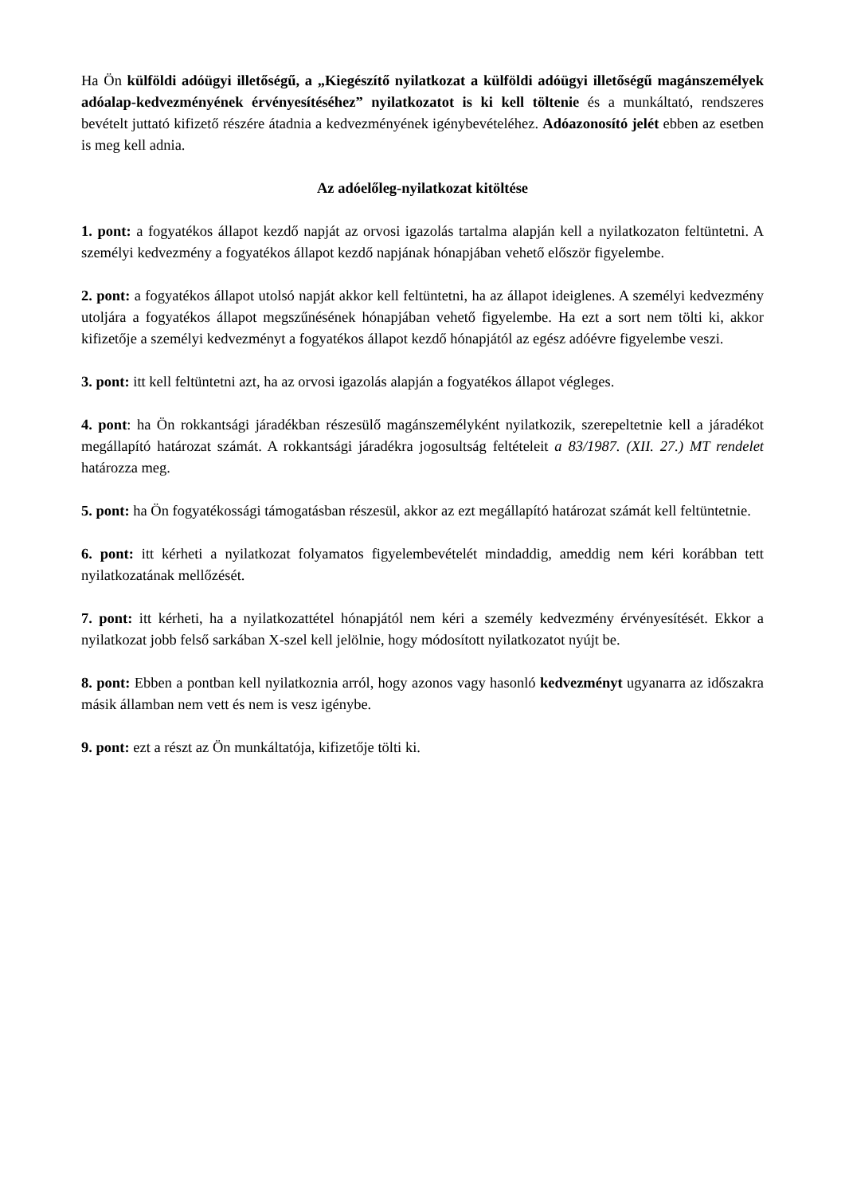Ha Ön külföldi adóügyi illetőségű, a „Kiegészítő nyilatkozat a külföldi adóügyi illetőségű magánszemélyek adóalap-kedvezményének érvényesítéséhez” nyilatkozatot is ki kell töltenie és a munkáltató, rendszeres bevételt juttató kifizető részére átadnia a kedvezményének igénybevételéhez. Adóazonosító jelét ebben az esetben is meg kell adnia.
Az adóelőleg-nyilatkozat kitöltése
1. pont: a fogyatékos állapot kezdő napját az orvosi igazolás tartalma alapján kell a nyilatkozaton feltüntetni. A személyi kedvezmény a fogyatékos állapot kezdő napjának hónapjában vehető először figyelembe.
2. pont: a fogyatékos állapot utolsó napját akkor kell feltüntetni, ha az állapot ideiglenes. A személyi kedvezmény utoljára a fogyatékos állapot megszűnésének hónapjában vehető figyelembe. Ha ezt a sort nem tölti ki, akkor kifizetője a személyi kedvezményt a fogyatékos állapot kezdő hónapjától az egész adóévre figyelembe veszi.
3. pont: itt kell feltüntetni azt, ha az orvosi igazolás alapján a fogyatékos állapot végleges.
4. pont: ha Ön rokkantsági járadékban részesülő magánszemélyként nyilatkozik, szerepeltetnie kell a járadékot megállapító határozat számát. A rokkantsági járadékra jogosultság feltételeit a 83/1987. (XII. 27.) MT rendelet határozza meg.
5. pont: ha Ön fogyatékossági támogatásban részesül, akkor az ezt megállapító határozat számát kell feltüntetnie.
6. pont: itt kérheti a nyilatkozat folyamatos figyelembevételét mindaddig, ameddig nem kéri korábban tett nyilatkozatának mellőzését.
7. pont: itt kérheti, ha a nyilatkozattétel hónapjától nem kéri a személy kedvezmény érvényesítését. Ekkor a nyilatkozat jobb felső sarkában X-szel kell jelölnie, hogy módosított nyilatkozatot nyújt be.
8. pont: Ebben a pontban kell nyilatkoznia arról, hogy azonos vagy hasonló kedvezményt ugyanarra az időszakra másik államban nem vett és nem is vesz igénybe.
9. pont: ezt a részt az Ön munkáltatója, kifizetője tölti ki.